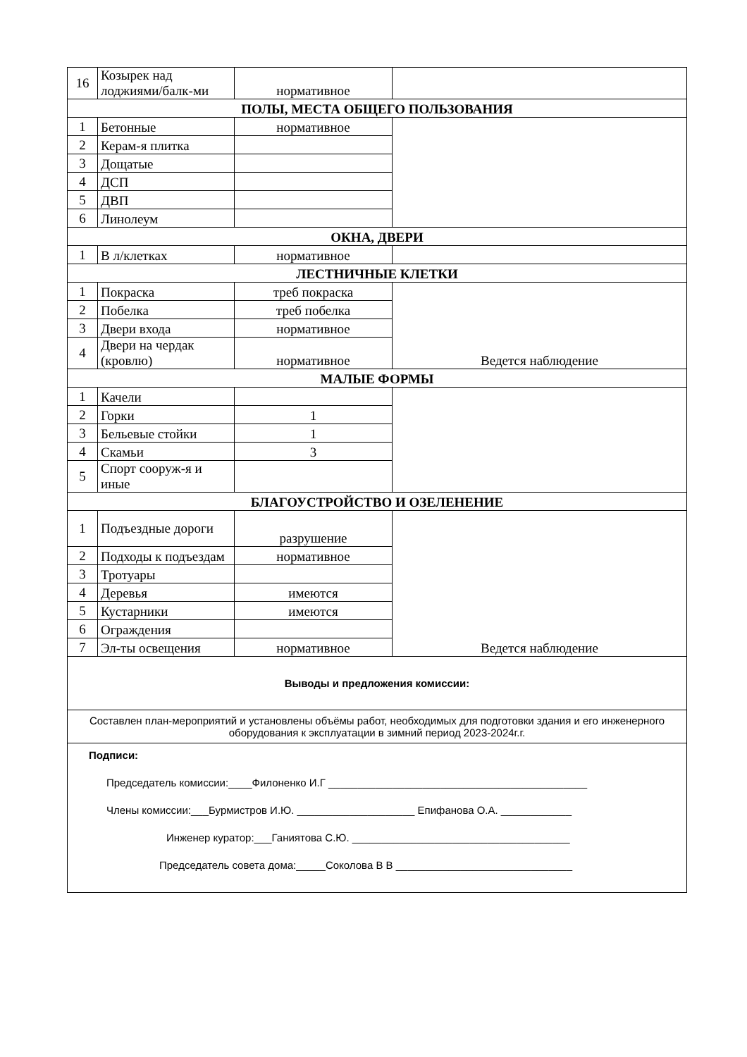| 16 | Козырек над лоджиями/балк-ми | нормативное | |
| ПОЛЫ, МЕСТА ОБЩЕГО ПОЛЬЗОВАНИЯ | | | |
| 1 | Бетонные | нормативное | |
| 2 | Керам-я плитка | | |
| 3 | Дощатые | | |
| 4 | ДСП | | |
| 5 | ДВП | | |
| 6 | Линолеум | | |
| ОКНА, ДВЕРИ | | | |
| 1 | В л/клетках | нормативное | |
| ЛЕСТНИЧНЫЕ КЛЕТКИ | | | |
| 1 | Покраска | треб покраска | Ведется наблюдение |
| 2 | Побелка | треб побелка | |
| 3 | Двери входа | нормативное | |
| 4 | Двери на чердак (кровлю) | нормативное | |
| МАЛЫЕ ФОРМЫ | | | |
| 1 | Качели | | |
| 2 | Горки | 1 | |
| 3 | Бельевые стойки | 1 | |
| 4 | Скамьи | 3 | |
| 5 | Спорт сооруж-я и иные | | |
| БЛАГОУСТРОЙСТВО И ОЗЕЛЕНЕНИЕ | | | |
| 1 | Подъездные дороги | разрушение | Ведется наблюдение |
| 2 | Подходы к подъездам | нормативное | |
| 3 | Тротуары | | |
| 4 | Деревья | имеются | |
| 5 | Кустарники | имеются | |
| 6 | Ограждения | | |
| 7 | Эл-ты освещения | нормативное | |
| Выводы и предложения комиссии: | | | |
| Составлен план-мероприятий и установлены объёмы работ, необходимых для подготовки здания и его инженерного оборудования к эксплуатации в зимний период 2023-2024г.г. | | | |
| Подписи: Председатель комиссии:____Филоненко И.Г ____________________________________________ Члены комиссии:___Бурмистров И.Ю. ____________________ Епифанова О.А. ____________ Инженер куратор:___Ганиятова С.Ю. _____________________________________ Председатель совета дома:_____Соколова В В ______________________________ | | | |